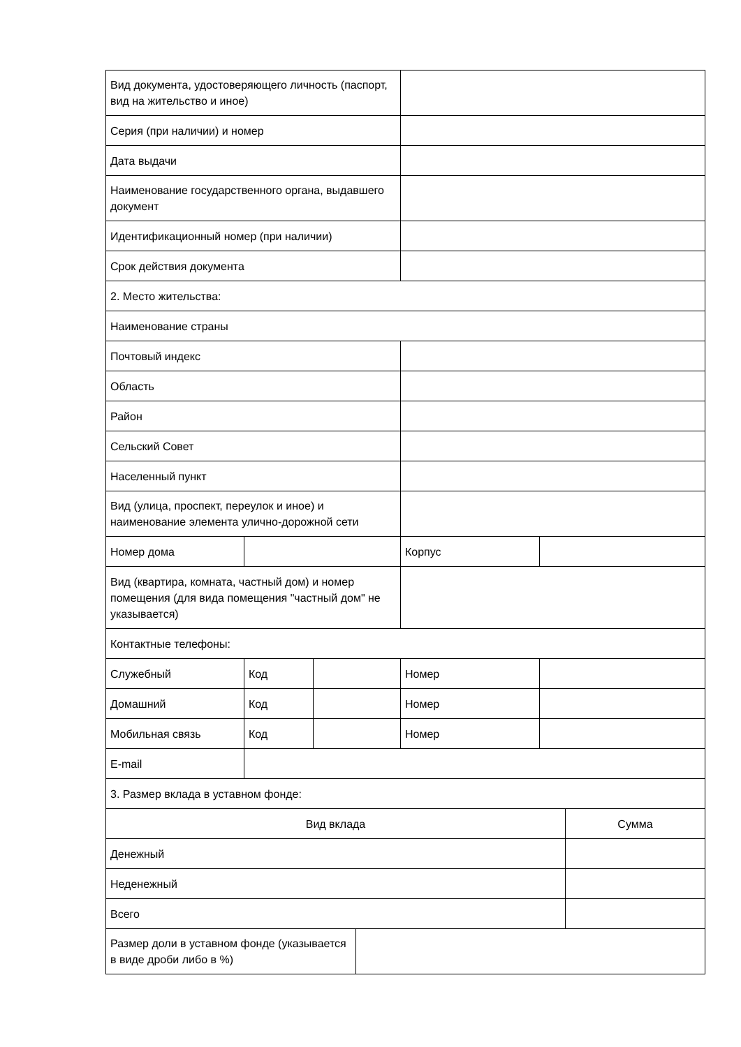| Вид документа, удостоверяющего личность (паспорт, вид на жительство и иное) | | | | |
| Серия (при наличии) и номер | | | | |
| Дата выдачи | | | | |
| Наименование государственного органа, выдавшего документ | | | | |
| Идентификационный номер (при наличии) | | | | |
| Срок действия документа | | | | |
| 2. Место жительства: | | | | |
| Наименование страны | | | | |
| Почтовый индекс | | | | |
| Область | | | | |
| Район | | | | |
| Сельский Совет | | | | |
| Населенный пункт | | | | |
| Вид (улица, проспект, переулок и иное) и наименование элемента улично-дорожной сети | | | | |
| Номер дома | | | Корпус | |
| Вид (квартира, комната, частный дом) и номер помещения (для вида помещения "частный дом" не указывается) | | | | |
| Контактные телефоны: | | | | |
| Служебный | Код | | Номер | |
| Домашний | Код | | Номер | |
| Мобильная связь | Код | | Номер | |
| E-mail | | | | |
| 3. Размер вклада в уставном фонде: | | | | |
| Вид вклада | Сумма |
| Денежный | |
| Неденежный | |
| Всего | |
| Размер доли в уставном фонде (указывается в виде дроби либо в %) | |